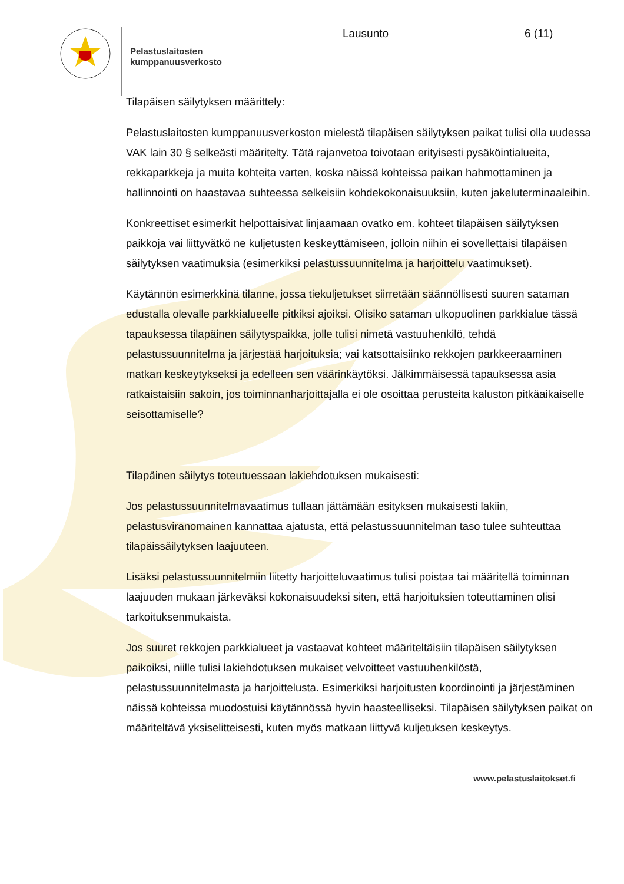Pelastuslaitosten
kumppanuusverkosto
Lausunto 6 (11)
Tilapäisen säilytyksen määrittely:
Pelastuslaitosten kumppanuusverkoston mielestä tilapäisen säilytyksen paikat tulisi olla uudessa VAK lain 30 § selkeästi määritelty. Tätä rajanvetoa toivotaan erityisesti pysäköintialueita, rekkaparkkeja ja muita kohteita varten, koska näissä kohteissa paikan hahmottaminen ja hallinnointi on haastavaa suhteessa selkeisiin kohdekokonaisuuksiin, kuten jakeluterminaaleihin.
Konkreettiset esimerkit helpottaisivat linjaamaan ovatko em. kohteet tilapäisen säilytyksen paikkoja vai liittyvätkö ne kuljetusten keskeyttämiseen, jolloin niihin ei sovellettaisi tilapäisen säilytyksen vaatimuksia (esimerkiksi pelastussuunnitelma ja harjoittelu vaatimukset).
Käytännön esimerkkinä tilanne, jossa tiekuljetukset siirretään säännöllisesti suuren sataman edustalla olevalle parkkialueelle pitkiksi ajoiksi. Olisiko sataman ulkopuolinen parkkialue tässä tapauksessa tilapäinen säilytyspaikka, jolle tulisi nimetä vastuuhenkilö, tehdä pelastussuunnitelma ja järjestää harjoituksia; vai katsottaisiinko rekkojen parkkeeraaminen matkan keskeytykseksi ja edelleen sen väärinkäytöksi. Jälkimmäisessä tapauksessa asia ratkaistaisiin sakoin, jos toiminnanharjoittajalla ei ole osoittaa perusteita kaluston pitkäaikaiselle seisottamiselle?
Tilapäinen säilytys toteutuessaan lakiehdotuksen mukaisesti:
Jos pelastussuunnitelmavaatimus tullaan jättämään esityksen mukaisesti lakiin, pelastusviranomainen kannattaa ajatusta, että pelastussuunnitelman taso tulee suhteuttaa tilapäissäilytyksen laajuuteen.
Lisäksi pelastussuunnitelmiin liitetty harjoitteluvaatimus tulisi poistaa tai määritellä toiminnan laajuuden mukaan järkeväksi kokonaisuudeksi siten, että harjoituksien toteuttaminen olisi tarkoituksenmukaista.
Jos suuret rekkojen parkkialueet ja vastaavat kohteet määriteltäisiin tilapäisen säilytyksen paikoiksi, niille tulisi lakiehdotuksen mukaiset velvoitteet vastuuhenkilöstä, pelastussuunnitelmasta ja harjoittelusta. Esimerkiksi harjoitusten koordinointi ja järjestäminen näissä kohteissa muodostuisi käytännössä hyvin haasteelliseksi. Tilapäisen säilytyksen paikat on määriteltävä yksiselitteisesti, kuten myös matkaan liittyvä kuljetuksen keskeytys.
www.pelastuslaitokset.fi